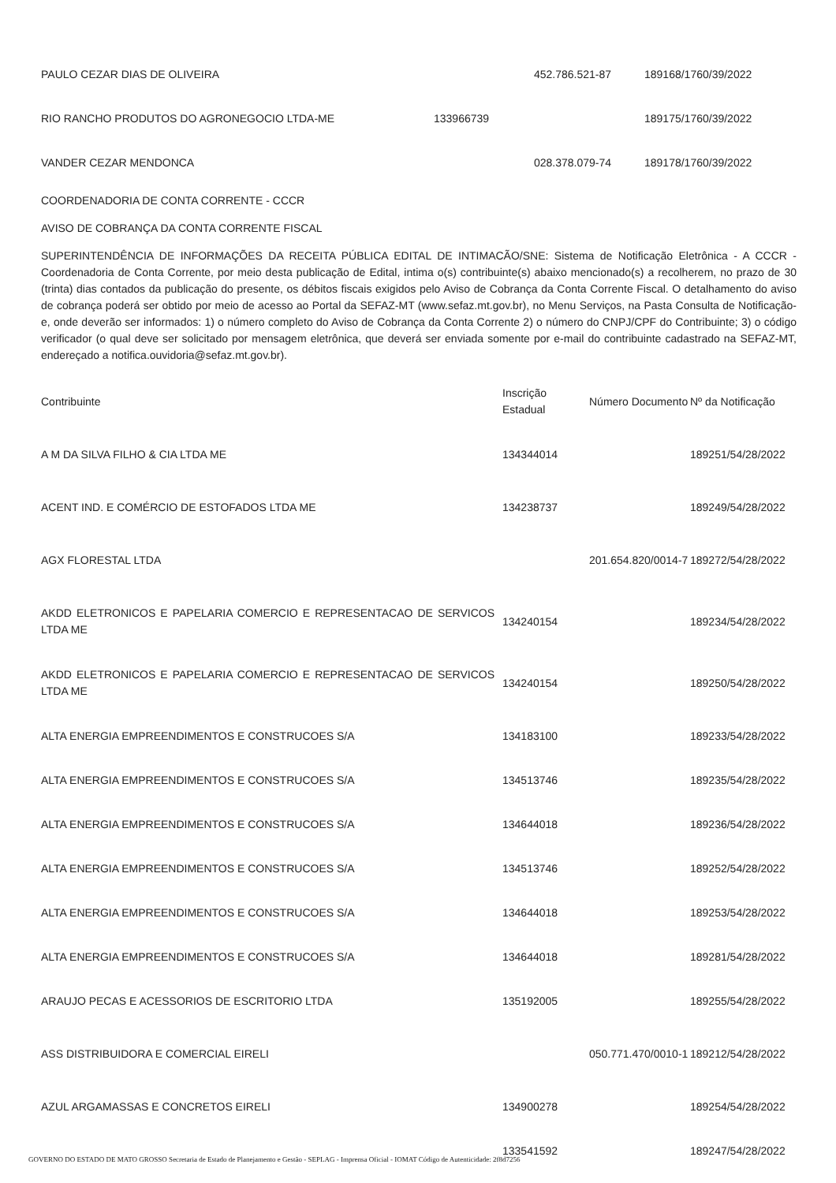| PAULO CEZAR DIAS DE OLIVEIRA | | 452.786.521-87 | 189168/1760/39/2022 |
| RIO RANCHO PRODUTOS DO AGRONEGOCIO LTDA-ME | 133966739 | | 189175/1760/39/2022 |
| VANDER CEZAR MENDONCA | | 028.378.079-74 | 189178/1760/39/2022 |
COORDENADORIA DE CONTA CORRENTE - CCCR
AVISO DE COBRANÇA DA CONTA CORRENTE FISCAL
SUPERINTENDÊNCIA DE INFORMAÇÕES DA RECEITA PÚBLICA EDITAL DE INTIMACÃO/SNE: Sistema de Notificação Eletrônica - A CCCR -Coordenadoria de Conta Corrente, por meio desta publicação de Edital, intima o(s) contribuinte(s) abaixo mencionado(s) a recolherem, no prazo de 30 (trinta) dias contados da publicação do presente, os débitos fiscais exigidos pelo Aviso de Cobrança da Conta Corrente Fiscal. O detalhamento do aviso de cobrança poderá ser obtido por meio de acesso ao Portal da SEFAZ-MT (www.sefaz.mt.gov.br), no Menu Serviços, na Pasta Consulta de Notificação-e, onde deverão ser informados: 1) o número completo do Aviso de Cobrança da Conta Corrente 2) o número do CNPJ/CPF do Contribuinte; 3) o código verificador (o qual deve ser solicitado por mensagem eletrônica, que deverá ser enviada somente por e-mail do contribuinte cadastrado na SEFAZ-MT, endereçado a notifica.ouvidoria@sefaz.mt.gov.br).
| Contribuinte | Inscrição Estadual | Número Documento | Nº da Notificação |
| --- | --- | --- | --- |
| A M DA SILVA FILHO & CIA LTDA ME | 134344014 | | 189251/54/28/2022 |
| ACENT IND. E COMÉRCIO DE ESTOFADOS LTDA ME | 134238737 | | 189249/54/28/2022 |
| AGX FLORESTAL LTDA | | 201.654.820/0014-7 | 189272/54/28/2022 |
| AKDD ELETRONICOS E PAPELARIA COMERCIO E REPRESENTACAO DE SERVICOS LTDA ME | 134240154 | | 189234/54/28/2022 |
| AKDD ELETRONICOS E PAPELARIA COMERCIO E REPRESENTACAO DE SERVICOS LTDA ME | 134240154 | | 189250/54/28/2022 |
| ALTA ENERGIA EMPREENDIMENTOS E CONSTRUCOES S/A | 134183100 | | 189233/54/28/2022 |
| ALTA ENERGIA EMPREENDIMENTOS E CONSTRUCOES S/A | 134513746 | | 189235/54/28/2022 |
| ALTA ENERGIA EMPREENDIMENTOS E CONSTRUCOES S/A | 134644018 | | 189236/54/28/2022 |
| ALTA ENERGIA EMPREENDIMENTOS E CONSTRUCOES S/A | 134513746 | | 189252/54/28/2022 |
| ALTA ENERGIA EMPREENDIMENTOS E CONSTRUCOES S/A | 134644018 | | 189253/54/28/2022 |
| ALTA ENERGIA EMPREENDIMENTOS E CONSTRUCOES S/A | 134644018 | | 189281/54/28/2022 |
| ARAUJO PECAS E ACESSORIOS DE ESCRITORIO LTDA | 135192005 | | 189255/54/28/2022 |
| ASS DISTRIBUIDORA E COMERCIAL EIRELI | | 050.771.470/0010-1 | 189212/54/28/2022 |
| AZUL ARGAMASSAS E CONCRETOS EIRELI | 134900278 | | 189254/54/28/2022 |
| | 133541592 | | 189247/54/28/2022 |
GOVERNO DO ESTADO DE MATO GROSSO Secretaria de Estado de Planejamento e Gestão - SEPLAG - Imprensa Oficial - IOMAT Código de Autenticidade: 2f8d7256